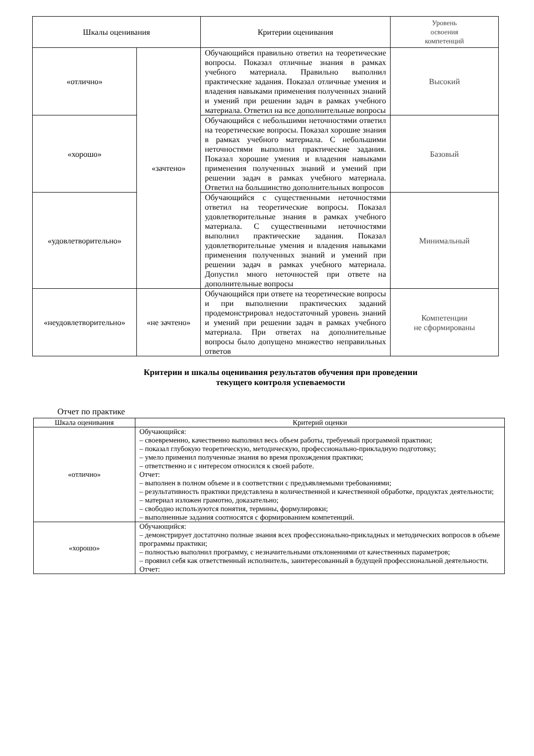| Шкалы оценивания | | Критерии оценивания | Уровень освоения компетенций |
| --- | --- | --- | --- |
| «отлично» | «зачтено» | Обучающийся правильно ответил на теоретические вопросы. Показал отличные знания в рамках учебного материала. Правильно выполнил практические задания. Показал отличные умения и владения навыками применения полученных знаний и умений при решении задач в рамках учебного материала. Ответил на все дополнительные вопросы | Высокий |
| «хорошо» | | Обучающийся с небольшими неточностями ответил на теоретические вопросы. Показал хорошие знания в рамках учебного материала. С небольшими неточностями выполнил практические задания. Показал хорошие умения и владения навыками применения полученных знаний и умений при решении задач в рамках учебного материала. Ответил на большинство дополнительных вопросов | Базовый |
| «удовлетворительно» | | Обучающийся с существенными неточностями ответил на теоретические вопросы. Показал удовлетворительные знания в рамках учебного материала. С существенными неточностями выполнил практические задания. Показал удовлетворительные умения и владения навыками применения полученных знаний и умений при решении задач в рамках учебного материала. Допустил много неточностей при ответе на дополнительные вопросы | Минимальный |
| «неудовлетворительно» | «не зачтено» | Обучающийся при ответе на теоретические вопросы и при выполнении практических заданий продемонстрировал недостаточный уровень знаний и умений при решении задач в рамках учебного материала. При ответах на дополнительные вопросы было допущено множество неправильных ответов | Компетенции не сформированы |
Критерии и шкалы оценивания результатов обучения при проведении
текущего контроля успеваемости
Отчет по практике
| Шкала оценивания | Критерий оценки |
| --- | --- |
| «отлично» | Обучающийся: – своевременно, качественно выполнил весь объем работы, требуемый программой практики; – показал глубокую теоретическую, методическую, профессионально-прикладную подготовку; – умело применил полученные знания во время прохождения практики; – ответственно и с интересом относился к своей работе. Отчет: – выполнен в полном объеме и в соответствии с предъявляемыми требованиями; – результативность практики представлена в количественной и качественной обработке, продуктах деятельности; – материал изложен грамотно, доказательно; – свободно используются понятия, термины, формулировки; – выполненные задания соотносятся с формированием компетенций. |
| «хорошо» | Обучающийся: – демонстрирует достаточно полные знания всех профессионально-прикладных и методических вопросов в объеме программы практики; – полностью выполнил программу, с незначительными отклонениями от качественных параметров; – проявил себя как ответственный исполнитель, заинтересованный в будущей профессиональной деятельности. Отчет: |